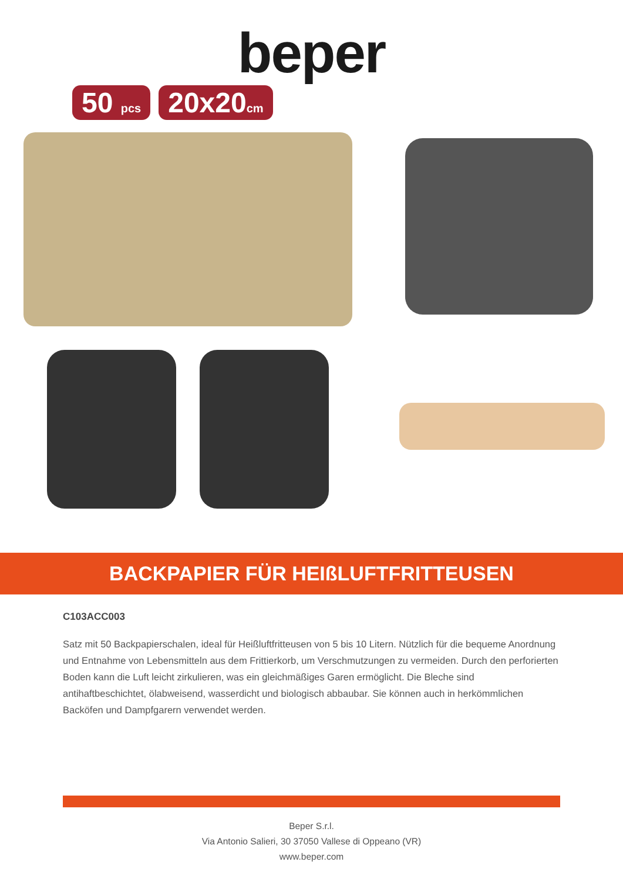beper
50 pcs 20x20cm
BACKPAPIER FÜR HEIßLUFTFRITTEUSEN
C103ACC003
Satz mit 50 Backpapierschalen, ideal für Heißluftfritteusen von 5 bis 10 Litern. Nützlich für die bequeme Anordnung und Entnahme von Lebensmitteln aus dem Frittierkorb, um Verschmutzungen zu vermeiden. Durch den perforierten Boden kann die Luft leicht zirkulieren, was ein gleichmäßiges Garen ermöglicht. Die Bleche sind antihaftbeschichtet, ölabweisend, wasserdicht und biologisch abbaubar. Sie können auch in herkömmlichen Backöfen und Dampfgarern verwendet werden.
Beper S.r.l.
Via Antonio Salieri, 30 37050 Vallese di Oppeano (VR)
www.beper.com